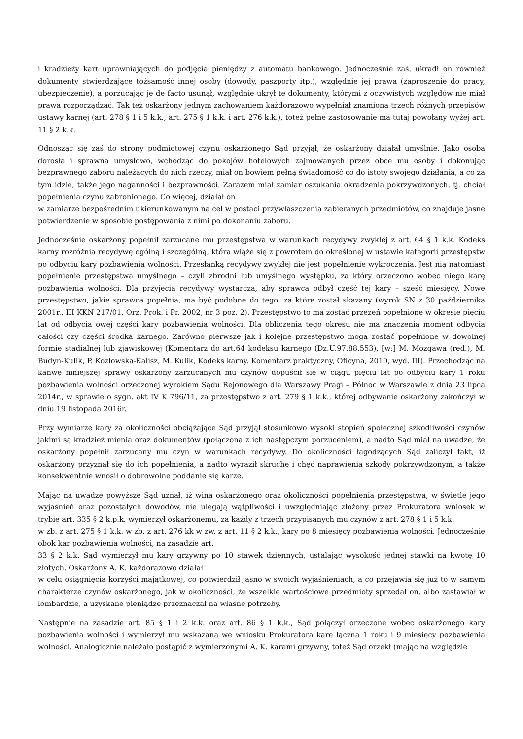i kradzieży kart uprawniających do podjęcia pieniędzy z automatu bankowego. Jednocześnie zaś, ukradł on również dokumenty stwierdzające tożsamość innej osoby (dowody, paszporty itp.), względnie jej prawa (zaproszenie do pracy, ubezpieczenie), a porzucając je de facto usunął, względnie ukrył te dokumenty, którymi z oczywistych względów nie miał prawa rozporządzać. Tak też oskarżony jednym zachowaniem każdorazowo wypełniał znamiona trzech różnych przepisów ustawy karnej (art. 278 § 1 i 5 k.k., art. 275 § 1 k.k. i art. 276 k.k.), toteż pełne zastosowanie ma tutaj powołany wyżej art. 11 § 2 k.k.
Odnosząc się zaś do strony podmiotowej czynu oskarżonego Sąd przyjął, że oskarżony działał umyślnie. Jako osoba dorosła i sprawna umysłowo, wchodząc do pokojów hotelowych zajmowanych przez obce mu osoby i dokonując bezprawnego zaboru należących do nich rzeczy, miał on bowiem pełną świadomość co do istoty swojego działania, a co za tym idzie, także jego naganności i bezprawności. Zarazem miał zamiar oszukania okradzenia pokrzywdzonych, tj. chciał popełnienia czynu zabronionego. Co więcej, działał on
w zamiarze bezpośrednim ukierunkowanym na cel w postaci przywłaszczenia zabieranych przedmiotów, co znajduje jasne potwierdzenie w sposobie postępowania z nimi po dokonaniu zaboru.
Jednocześnie oskarżony popełnił zarzucane mu przestępstwa w warunkach recydywy zwykłej z art. 64 § 1 k.k. Kodeks karny rozróżnia recydywę ogólną i szczególną, która wiąże się z powrotem do określonej w ustawie kategorii przestępstw po odbyciu kary pozbawienia wolności. Przesłanką recydywy zwykłej nie jest popełnienie wykroczenia. Jest nią natomiast popełnienie przestępstwa umyślnego – czyli zbrodni lub umyślnego występku, za który orzeczono wobec niego karę pozbawienia wolności. Dla przyjęcia recydywy wystarcza, aby sprawca odbył część tej kary – sześć miesięcy. Nowe przestępstwo, jakie sprawca popełnia, ma być podobne do tego, za które został skazany (wyrok SN z 30 października 2001r., III KKN 217/01, Orz. Prok. i Pr. 2002, nr 3 poz. 2). Przestępstwo to ma zostać przezeń popełnione w okresie pięciu lat od odbycia owej części kary pozbawienia wolności. Dla obliczenia tego okresu nie ma znaczenia moment odbycia całości czy części środka karnego. Zarówno pierwsze jak i kolejne przestępstwo mogą zostać popełnione w dowolnej formie stadialnej lub zjawiskowej (Komentarz do art.64 kodeksu karnego (Dz.U.97.88.553), [w:] M. Mozgawa (red.), M. Budyn-Kulik, P. Kozłowska-Kalisz, M. Kulik, Kodeks karny. Komentarz praktyczny, Oficyna, 2010, wyd. III). Przechodząc na kanwę niniejszej sprawy oskarżony zarzucanych mu czynów dopuścił się w ciągu pięciu lat po odbyciu kary 1 roku pozbawienia wolności orzeczonej wyrokiem Sądu Rejonowego dla Warszawy Pragi – Północ w Warszawie z dnia 23 lipca 2014r., w sprawie o sygn. akt IV K 796/11, za przestępstwo z art. 279 § 1 k.k., której odbywanie oskarżony zakończył w dniu 19 listopada 2016r.
Przy wymiarze kary za okoliczności obciążające Sąd przyjął stosunkowo wysoki stopień społecznej szkodliwości czynów jakimi są kradzież mienia oraz dokumentów (połączona z ich następczym porzuceniem), a nadto Sąd miał na uwadze, że oskarżony popełnił zarzucany mu czyn w warunkach recydywy. Do okoliczności łagodzących Sąd zaliczył fakt, iż oskarżony przyznał się do ich popełnienia, a nadto wyraził skruchę i chęć naprawienia szkody pokrzywdzonym, a także konsekwentnie wnosił o dobrowolne poddanie się karze.
Mając na uwadze powyższe Sąd uznał, iż wina oskarżonego oraz okoliczności popełnienia przestępstwa, w świetle jego wyjaśnień oraz pozostałych dowodów, nie ulegają wątpliwości i uwzględniając złożony przez Prokuratora wniosek w trybie art. 335 § 2 k.p.k. wymierzył oskarżonemu, za każdy z trzech przypisanych mu czynów z art. 278 § 1 i 5 k.k.
w zb. z art. 275 § 1 k.k. w zb. z art. 276 kk w zw. z art. 11 § 2 k.k., kary po 8 miesięcy pozbawienia wolności. Jednocześnie obok kar pozbawienia wolności, na zasadzie art.
33 § 2 k.k. Sąd wymierzył mu kary grzywny po 10 stawek dziennych, ustalając wysokość jednej stawki na kwotę 10 złotych. Oskarżony A. K. każdorazowo działał
w celu osiągnięcia korzyści majątkowej, co potwierdził jasno w swoich wyjaśnieniach, a co przejawia się już to w samym charakterze czynów oskarżonego, jak w okoliczności, że wszelkie wartościowe przedmioty sprzedał on, albo zastawiał w lombardzie, a uzyskane pieniądze przeznaczał na własne potrzeby.
Następnie na zasadzie art. 85 § 1 i 2 k.k. oraz art. 86 § 1 k.k., Sąd połączył orzeczone wobec oskarżonego kary pozbawienia wolności i wymierzył mu wskazaną we wniosku Prokuratora karę łączną 1 roku i 9 miesięcy pozbawienia wolności. Analogicznie należało postąpić z wymierzonymi A. K. karami grzywny, toteż Sąd orzekł (mając na względzie